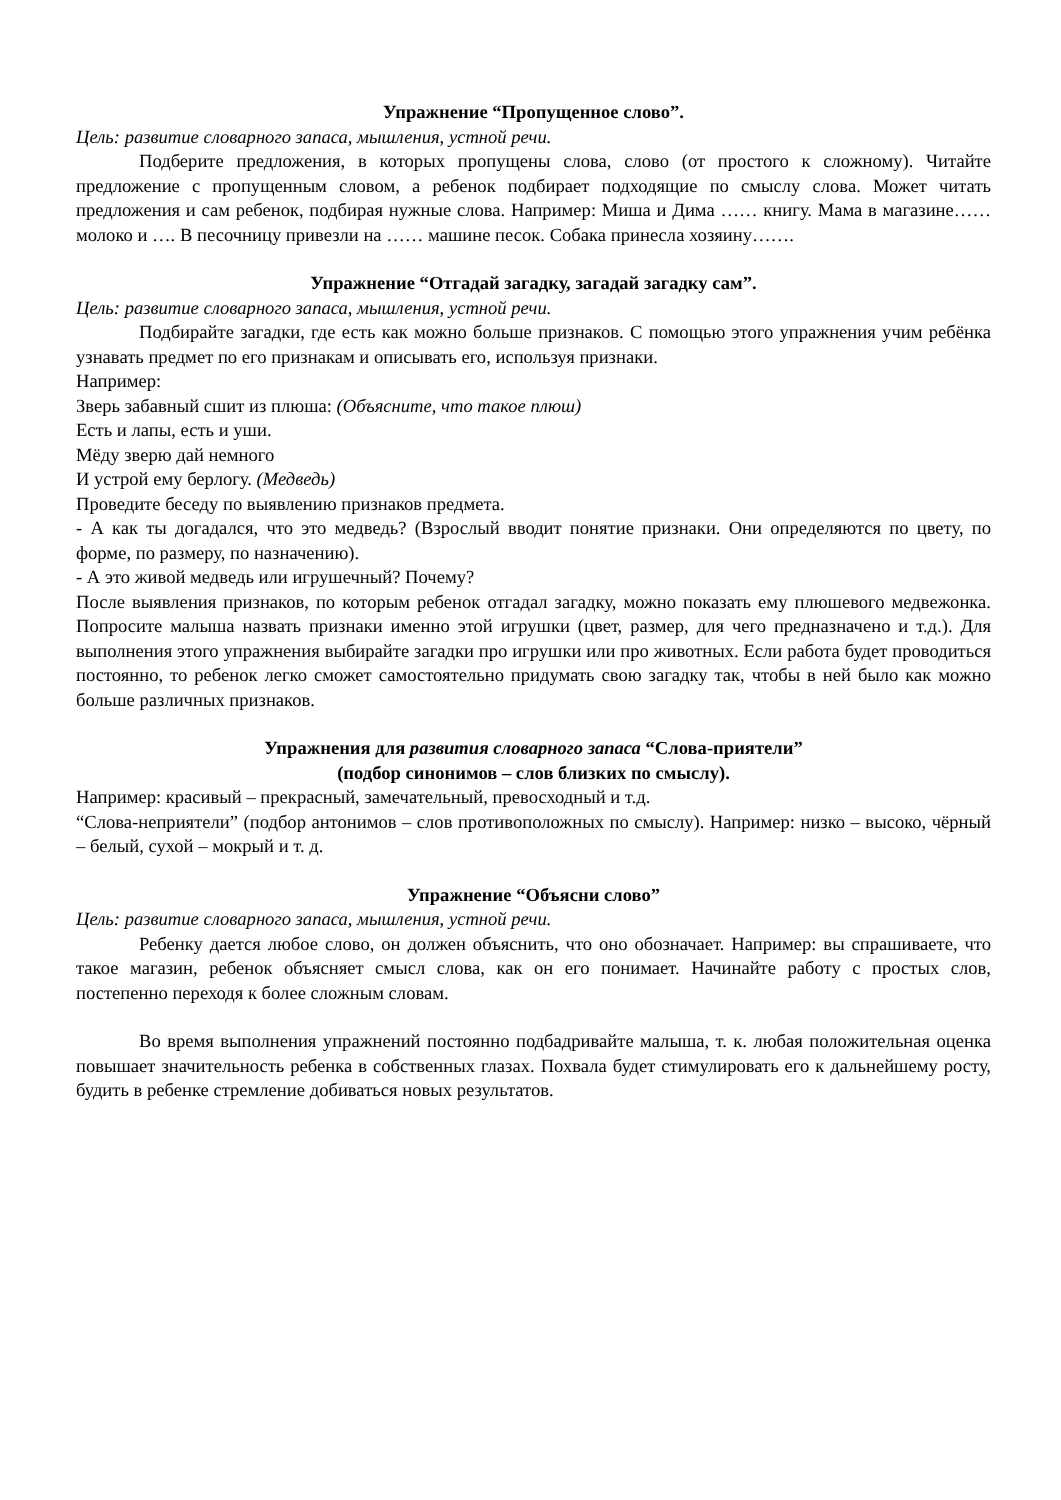Упражнение “Пропущенное слово”.
Цель: развитие словарного запаса, мышления, устной речи.
Подберите предложения, в которых пропущены слова, слово (от простого к сложному). Читайте предложение с пропущенным словом, а ребенок подбирает подходящие по смыслу слова. Может читать предложения и сам ребенок, подбирая нужные слова. Например: Миша и Дима …… книгу. Мама в магазине…… молоко и …. В песочницу привезли на …… машине песок. Собака принесла хозяину…….
Упражнение “Отгадай загадку, загадай загадку сам”.
Цель: развитие словарного запаса, мышления, устной речи.
Подбирайте загадки, где есть как можно больше признаков. С помощью этого упражнения учим ребёнка узнавать предмет по его признакам и описывать его, используя признаки.
Например:
Зверь забавный сшит из плюша: (Объясните, что такое плюш)
Есть и лапы, есть и уши.
Мёду зверю дай немного
И устрой ему берлогу. (Медведь)
Проведите беседу по выявлению признаков предмета.
- А как ты догадался, что это медведь? (Взрослый вводит понятие признаки. Они определяются по цвету, по форме, по размеру, по назначению).
- А это живой медведь или игрушечный? Почему?
После выявления признаков, по которым ребенок отгадал загадку, можно показать ему плюшевого медвежонка. Попросите малыша назвать признаки именно этой игрушки (цвет, размер, для чего предназначено и т.д.). Для выполнения этого упражнения выбирайте загадки про игрушки или про животных. Если работа будет проводиться постоянно, то ребенок легко сможет самостоятельно придумать свою загадку так, чтобы в ней было как можно больше различных признаков.
Упражнения для развития словарного запаса “Слова-приятели”
(подбор синонимов – слов близких по смыслу).
Например: красивый – прекрасный, замечательный, превосходный и т.д.
“Слова-неприятели” (подбор антонимов – слов противоположных по смыслу). Например: низко – высоко, чёрный – белый, сухой – мокрый и т. д.
Упражнение “Объясни слово”
Цель: развитие словарного запаса, мышления, устной речи.
Ребенку дается любое слово, он должен объяснить, что оно обозначает. Например: вы спрашиваете, что такое магазин, ребенок объясняет смысл слова, как он его понимает. Начинайте работу с простых слов, постепенно переходя к более сложным словам.
Во время выполнения упражнений постоянно подбадривайте малыша, т. к. любая положительная оценка повышает значительность ребенка в собственных глазах. Похвала будет стимулировать его к дальнейшему росту, будить в ребенке стремление добиваться новых результатов.